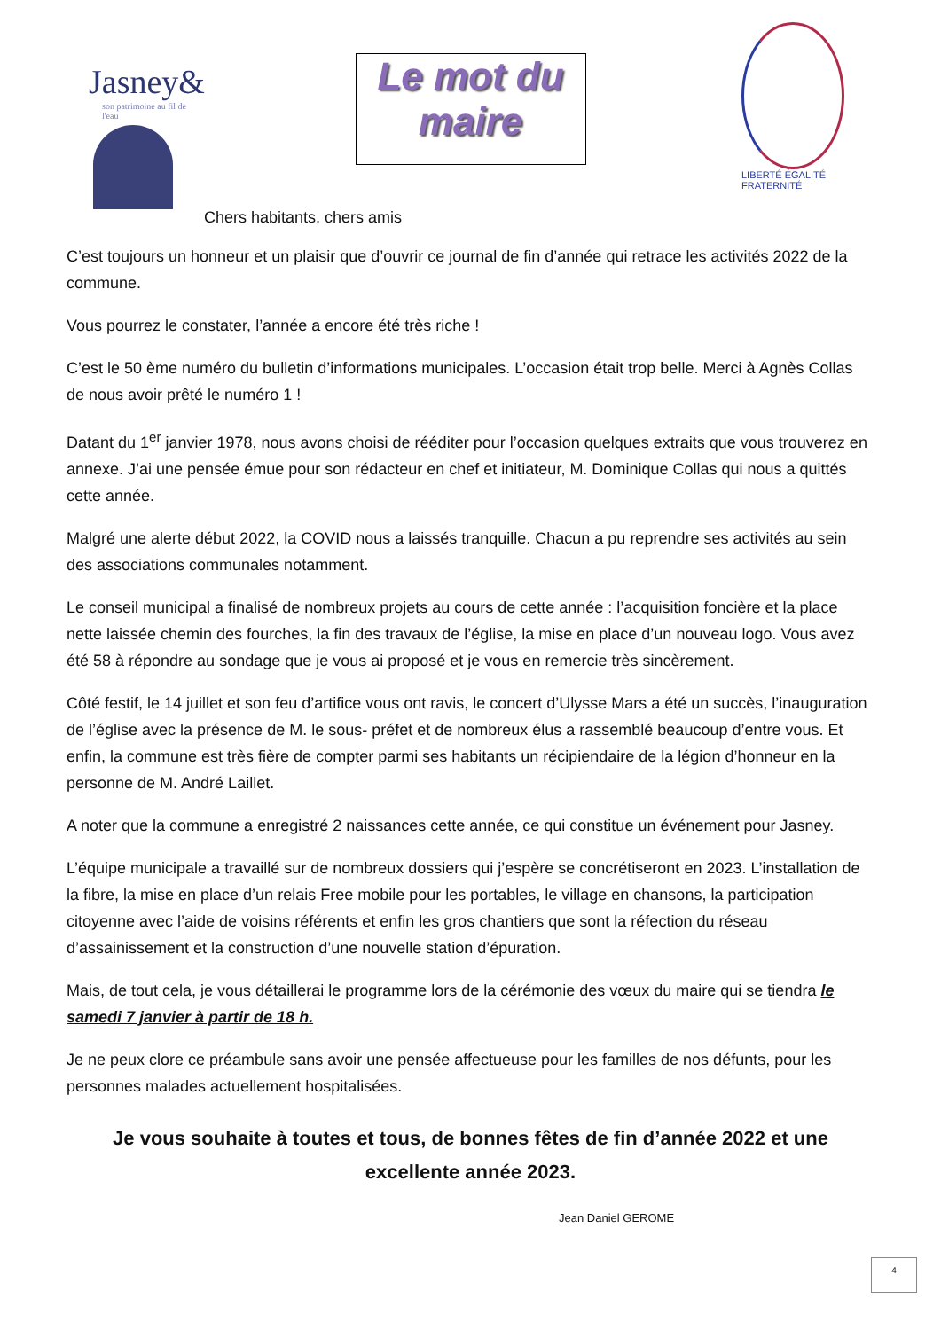Jasney&
son patrimoine au fil de l'eau
Le mot du maire
LIBERTÉ ÉGALITÉ FRATERNITÉ
Chers habitants, chers amis
C’est toujours un honneur et un plaisir que d’ouvrir ce journal de fin d’année qui retrace les activités 2022 de la commune.
Vous pourrez le constater, l’année a encore été très riche !
C’est le 50 ème numéro du bulletin d’informations municipales. L’occasion était trop belle. Merci à Agnès Collas de nous avoir prêté le numéro 1 !
Datant du 1<sup>er</sup> janvier 1978, nous avons choisi de rééditer pour l’occasion quelques extraits que vous trouverez en annexe. J’ai une pensée émue pour son rédacteur en chef et initiateur, M. Dominique Collas qui nous a quittés cette année.
Malgré une alerte début 2022, la COVID nous a laissés tranquille. Chacun a pu reprendre ses activités au sein des associations communales notamment.
Le conseil municipal a finalisé de nombreux projets au cours de cette année : l’acquisition foncière et la place nette laissée chemin des fourches, la fin des travaux de l’église, la mise en place d’un nouveau logo. Vous avez été 58 à répondre au sondage que je vous ai proposé et je vous en remercie très sincèrement.
Côté festif, le 14 juillet et son feu d’artifice vous ont ravis, le concert d’Ulysse Mars a été un succès, l’inauguration de l’église avec la présence de M. le sous- préfet et de nombreux élus a rassemblé beaucoup d’entre vous. Et enfin, la commune est très fière de compter parmi ses habitants un récipiendaire de la légion d’honneur en la personne de M. André Laillet.
A noter que la commune a enregistré 2 naissances cette année, ce qui constitue un événement pour Jasney.
L’équipe municipale a travaillé sur de nombreux dossiers qui j’espère se concrétiseront en 2023. L’installation de la fibre, la mise en place d’un relais Free mobile pour les portables, le village en chansons, la participation citoyenne avec l’aide de voisins référents et enfin les gros chantiers que sont la réfection du réseau d’assainissement et la construction d’une nouvelle station d’épuration.
Mais, de tout cela, je vous détaillerai le programme lors de la cérémonie des vœux du maire qui se tiendra le samedi 7 janvier à partir de 18 h.
Je ne peux clore ce préambule sans avoir une pensée affectueuse pour les familles de nos défunts, pour les personnes malades actuellement hospitalisées.
Je vous souhaite à toutes et tous, de bonnes fêtes de fin d’année 2022 et une excellente année 2023.
Jean Daniel GEROME
4